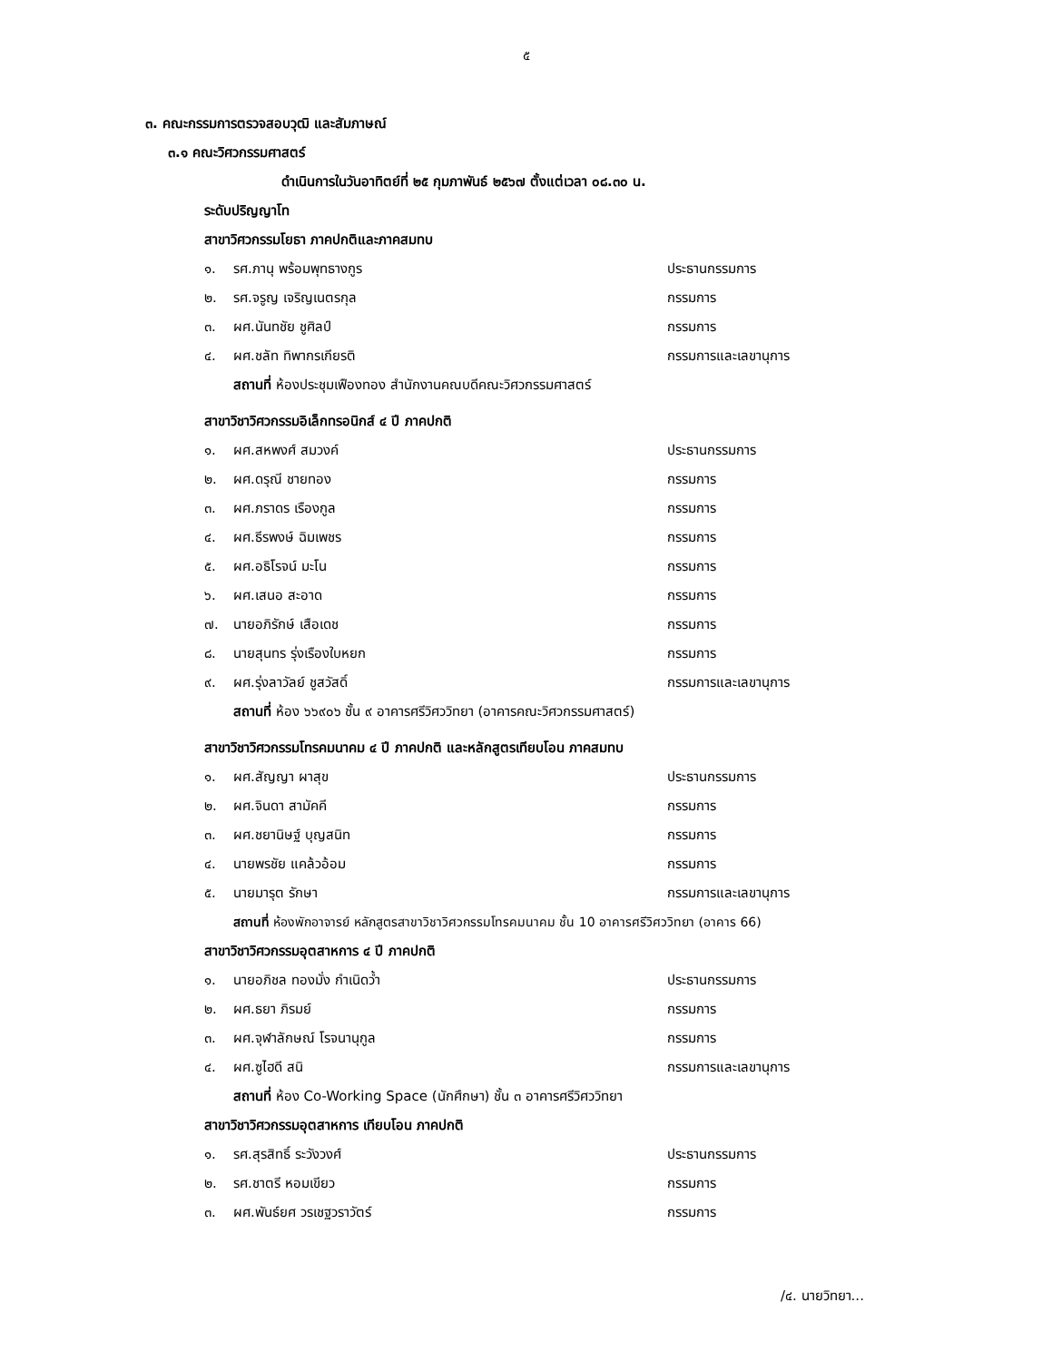๕
๓. คณะกรรมการตรวจสอบวุฒิ และสัมภาษณ์
๓.๑ คณะวิศวกรรมศาสตร์
ดำเนินการในวันอาทิตย์ที่ ๒๕ กุมภาพันธ์ ๒๕๖๗ ตั้งแต่เวลา ๐๘.๓๐ น.
ระดับปริญญาโท
สาขาวิศวกรรมโยธา ภาคปกติและภาคสมทบ
๑. รศ.ภานุ พร้อมพุทธางกูร ประธานกรรมการ
๒. รศ.จรูญ เจริญเนตรกุล กรรมการ
๓. ผศ.นันทชัย ชูศิลป์ กรรมการ
๔. ผศ.ชลัท ทิพากรเกียรติ กรรมการและเลขานุการ
สถานที่ ห้องประชุมเฟืองทอง สำนักงานคณบดีคณะวิศวกรรมศาสตร์
สาขาวิชาวิศวกรรมอิเล็กทรอนิกส์ ๔ ปี ภาคปกติ
๑. ผศ.สหพงศ์ สมวงค์ ประธานกรรมการ
๒. ผศ.ดรุณี ชายทอง กรรมการ
๓. ผศ.ภราดร เรืองกูล กรรมการ
๔. ผศ.ธีรพงษ์ ฉิมเพชร กรรมการ
๕. ผศ.อธิโรจน์ มะโน กรรมการ
๖. ผศ.เสนอ สะอาด กรรมการ
๗. นายอภิรักษ์ เสือเดช กรรมการ
๘. นายสุนทร รุ่งเรืองใบหยก กรรมการ
๙. ผศ.รุ่งลาวัลย์ ชูสวัสดิ์ กรรมการและเลขานุการ
สถานที่ ห้อง ๖๖๙๐๖ ชั้น ๙ อาคารศรีวิศววิทยา (อาคารคณะวิศวกรรมศาสตร์)
สาขาวิชาวิศวกรรมโทรคมนาคม ๔ ปี ภาคปกติ และหลักสูตรเทียบโอน ภาคสมทบ
๑. ผศ.สัญญา ผาสุข ประธานกรรมการ
๒. ผศ.จินดา สามัคคี กรรมการ
๓. ผศ.ชยานิษฐ์ บุญสนิท กรรมการ
๔. นายพรชัย แคล้วอ้อม กรรมการ
๕. นายมารุต รักษา กรรมการและเลขานุการ
สถานที่ ห้องพักอาจารย์ หลักสูตรสาขาวิชาวิศวกรรมโทรคมนาคม ชั้น 10 อาคารศรีวิศววิทยา (อาคาร 66)
สาขาวิชาวิศวกรรมอุตสาหการ ๔ ปี ภาคปกติ
๑. นายอภิชล ทองมั่ง กำเนิดว้ำ ประธานกรรมการ
๒. ผศ.ธยา ภิรมย์ กรรมการ
๓. ผศ.จุฬาลักษณ์ โรจนานุกูล กรรมการ
๔. ผศ.ซูไฮดี สนิ กรรมการและเลขานุการ
สถานที่ ห้อง Co-Working Space (นักศึกษา) ชั้น ๓ อาคารศรีวิศววิทยา
สาขาวิชาวิศวกรรมอุตสาหการ เทียบโอน ภาคปกติ
๑. รศ.สุรสิทธิ์ ระวังวงศ์ ประธานกรรมการ
๒. รศ.ชาตรี หอมเขียว กรรมการ
๓. ผศ.พันธ์ยศ วรเชฐวราวัตร์ กรรมการ
/๔. นายวิทยา...